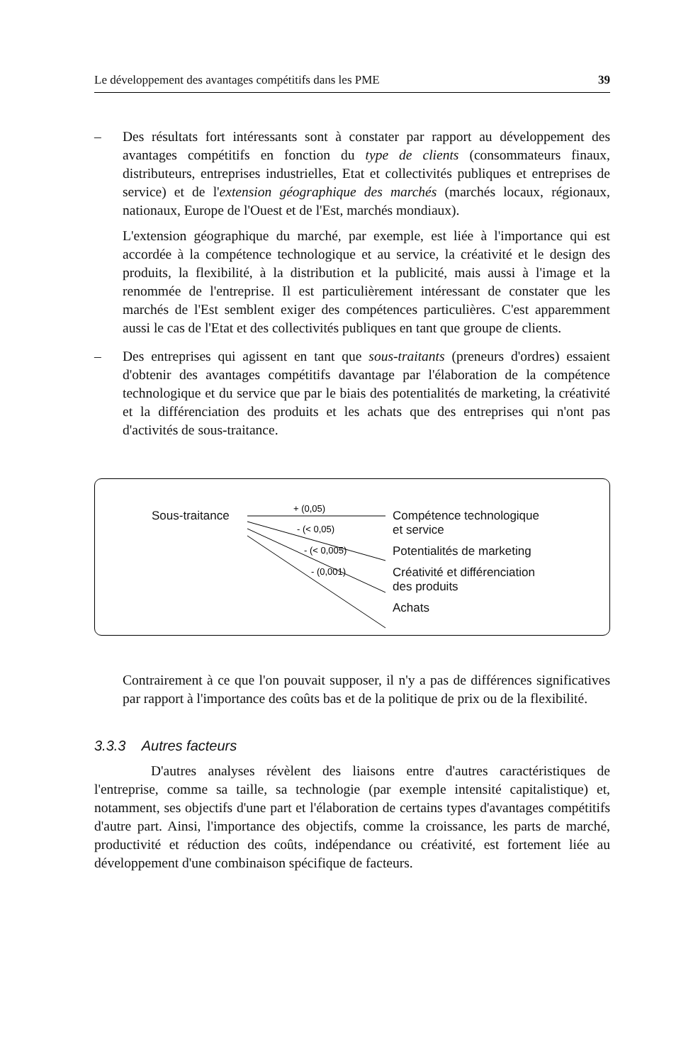Le développement des avantages compétitifs dans les PME 39
– Des résultats fort intéressants sont à constater par rapport au développement des avantages compétitifs en fonction du type de clients (consommateurs finaux, distributeurs, entreprises industrielles, Etat et collectivités publiques et entreprises de service) et de l'extension géographique des marchés (marchés locaux, régionaux, nationaux, Europe de l'Ouest et de l'Est, marchés mondiaux).
L'extension géographique du marché, par exemple, est liée à l'importance qui est accordée à la compétence technologique et au service, la créativité et le design des produits, la flexibilité, à la distribution et la publicité, mais aussi à l'image et la renommée de l'entreprise. Il est particulièrement intéressant de constater que les marchés de l'Est semblent exiger des compétences particulières. C'est apparemment aussi le cas de l'Etat et des collectivités publiques en tant que groupe de clients.
– Des entreprises qui agissent en tant que sous-traitants (preneurs d'ordres) essaient d'obtenir des avantages compétitifs davantage par l'élaboration de la compétence technologique et du service que par le biais des potentialités de marketing, la créativité et la différenciation des produits et les achats que des entreprises qui n'ont pas d'activités de sous-traitance.
Sous-traitance
+ (0,05)
- (< 0,05)
- (< 0,005)
- (0,001)
Compétence technologique
et service
Potentialités de marketing
Créativité et différenciation
des produits
Achats
Contrairement à ce que l'on pouvait supposer, il n'y a pas de différences significatives par rapport à l'importance des coûts bas et de la politique de prix ou de la flexibilité.
3.3.3 Autres facteurs
D'autres analyses révèlent des liaisons entre d'autres caractéristiques de l'entreprise, comme sa taille, sa technologie (par exemple intensité capitalistique) et, notamment, ses objectifs d'une part et l'élaboration de certains types d'avantages compétitifs d'autre part. Ainsi, l'importance des objectifs, comme la croissance, les parts de marché, productivité et réduction des coûts, indépendance ou créativité, est fortement liée au développement d'une combinaison spécifique de facteurs.